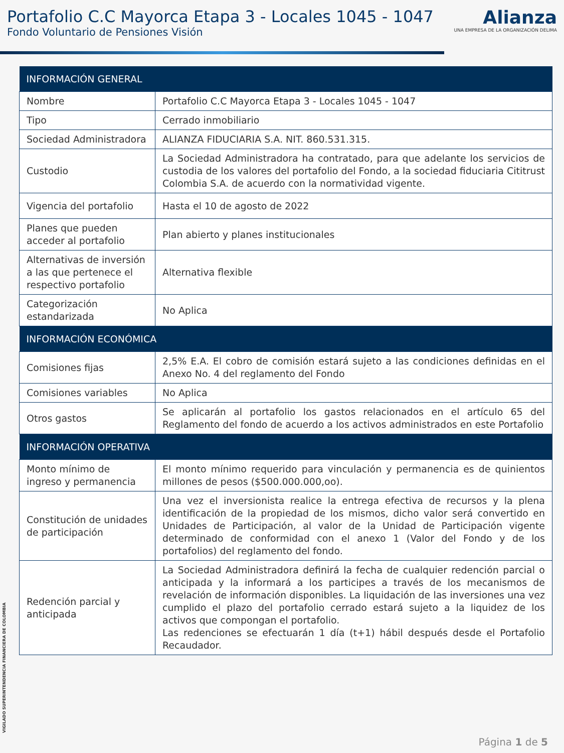Portafolio C.C Mayorca Etapa 3 - Locales 1045 - 1047
Fondo Voluntario de Pensiones Visión
Alianza
UNA EMPRESA DE LA ORGANIZACIÓN DELIMA
| INFORMACIÓN GENERAL | |
| --- | --- |
| Nombre | Portafolio C.C Mayorca Etapa 3 - Locales 1045 - 1047 |
| Tipo | Cerrado inmobiliario |
| Sociedad Administradora | ALIANZA FIDUCIARIA S.A. NIT. 860.531.315. |
| Custodio | La Sociedad Administradora ha contratado, para que adelante los servicios de custodia de los valores del portafolio del Fondo, a la sociedad fiduciaria Cititrust Colombia S.A. de acuerdo con la normatividad vigente. |
| Vigencia del portafolio | Hasta el 10 de agosto de 2022 |
| Planes que pueden acceder al portafolio | Plan abierto y planes institucionales |
| Alternativas de inversión a las que pertenece el respectivo portafolio | Alternativa flexible |
| Categorización estandarizada | No Aplica |
| INFORMACIÓN ECONÓMICA | |
| Comisiones fijas | 2,5% E.A. El cobro de comisión estará sujeto a las condiciones definidas en el Anexo No. 4 del reglamento del Fondo |
| Comisiones variables | No Aplica |
| Otros gastos | Se aplicarán al portafolio los gastos relacionados en el artículo 65 del Reglamento del fondo de acuerdo a los activos administrados en este Portafolio |
| INFORMACIÓN OPERATIVA | |
| Monto mínimo de ingreso y permanencia | El monto mínimo requerido para vinculación y permanencia es de quinientos millones de pesos ($500.000.000,oo). |
| Constitución de unidades de participación | Una vez el inversionista realice la entrega efectiva de recursos y la plena identificación de la propiedad de los mismos, dicho valor será convertido en Unidades de Participación, al valor de la Unidad de Participación vigente determinado de conformidad con el anexo 1 (Valor del Fondo y de los portafolios) del reglamento del fondo. |
| Redención parcial y anticipada | La Sociedad Administradora definirá la fecha de cualquier redención parcial o anticipada y la informará a los participes a través de los mecanismos de revelación de información disponibles. La liquidación de las inversiones una vez cumplido el plazo del portafolio cerrado estará sujeto a la liquidez de los activos que compongan el portafolio. Las redenciones se efectuarán 1 día (t+1) hábil después desde el Portafolio Recaudador. |
VIGILADO SUPERINTENDENCIA FINANCIERA DE COLOMBIA
Página 1 de 5